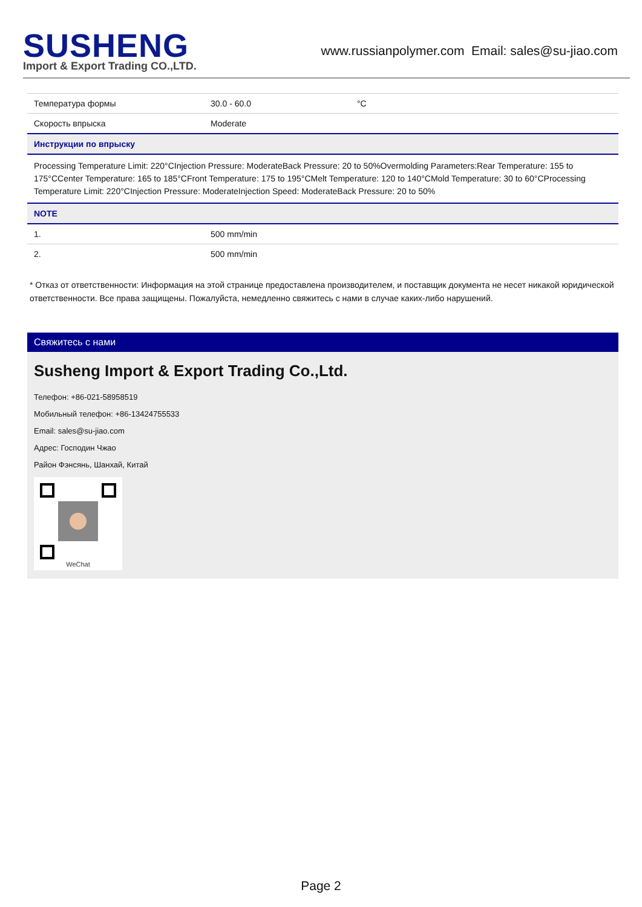SUSHENG
Import & Export Trading CO.,LTD.
www.russianpolymer.com Email: sales@su-jiao.com
| Температура формы | 30.0 - 60.0 | °C |
| Скорость впрыска | Moderate | |
| Инструкции по впрыску | | |
| Processing Temperature Limit: 220°CInjection Pressure: ModerateBack Pressure: 20 to 50%Overmolding Parameters:Rear Temperature: 155 to 175°CCenter Temperature: 165 to 185°CFront Temperature: 175 to 195°CMelt Temperature: 120 to 140°CMold Temperature: 30 to 60°CProcessing Temperature Limit: 220°CInjection Pressure: ModerateInjection Speed: ModerateBack Pressure: 20 to 50% | | |
| NOTE | | |
| 1. | 500 mm/min | |
| 2. | 500 mm/min | |
* Отказ от ответственности: Информация на этой странице предоставлена производителем, и поставщик документа не несет никакой юридической ответственности. Все права защищены. Пожалуйста, немедленно свяжитесь с нами в случае каких-либо нарушений.
Свяжитесь с нами
Susheng Import & Export Trading Co.,Ltd.
Телефон: +86-021-58958519
Мобильный телефон: +86-13424755533
Email: sales@su-jiao.com
Адрес: Господин Чжао
Район Фэнсянь, Шанхай, Китай
WeChat
Page 2